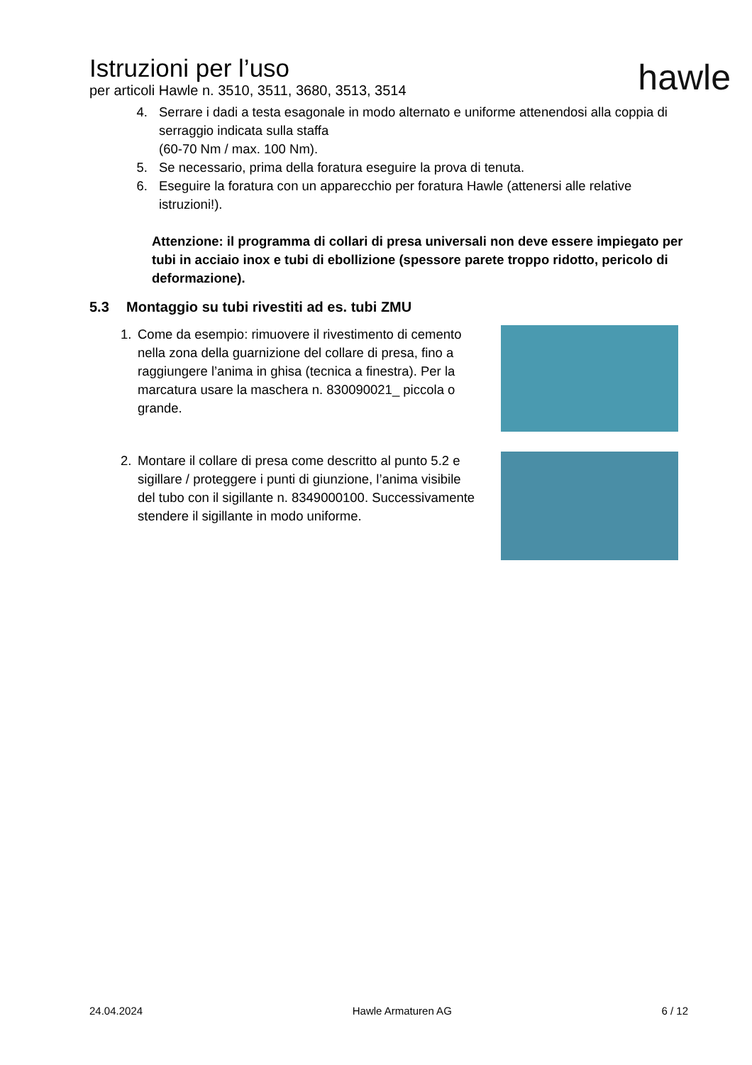Istruzioni per l’uso
per articoli Hawle n. 3510, 3511, 3680, 3513, 3514
hawle
4. Serrare i dadi a testa esagonale in modo alternato e uniforme attenendosi alla coppia di serraggio indicata sulla staffa
(60-70 Nm / max. 100 Nm).
5. Se necessario, prima della foratura eseguire la prova di tenuta.
6. Eseguire la foratura con un apparecchio per foratura Hawle (attenersi alle relative istruzioni!).
Attenzione: il programma di collari di presa universali non deve essere impiegato per tubi in acciaio inox e tubi di ebollizione (spessore parete troppo ridotto, pericolo di deformazione).
5.3 Montaggio su tubi rivestiti ad es. tubi ZMU
1. Come da esempio: rimuovere il rivestimento di cemento nella zona della guarnizione del collare di presa, fino a raggiungere l’anima in ghisa (tecnica a finestra). Per la marcatura usare la maschera n. 830090021_ piccola o grande.
2. Montare il collare di presa come descritto al punto 5.2 e sigillare / proteggere i punti di giunzione, l’anima visibile del tubo con il sigillante n. 8349000100. Successivamente stendere il sigillante in modo uniforme.
24.04.2024 Hawle Armaturen AG 6 / 12